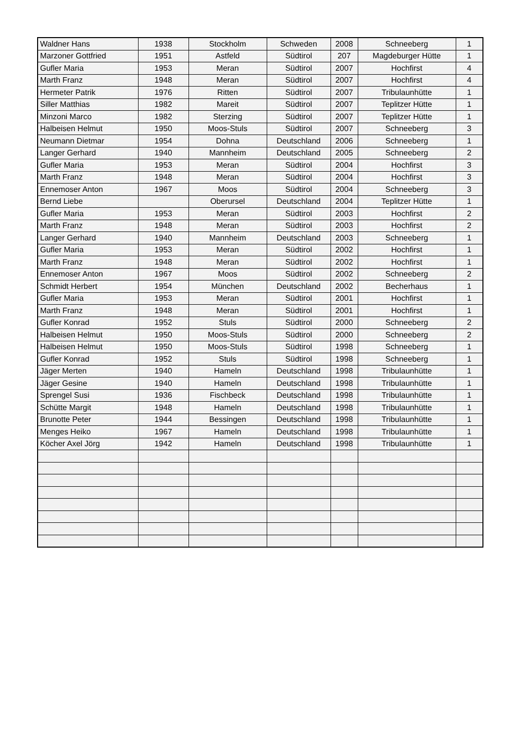| Waldner Hans | 1938 | Stockholm | Schweden | 2008 | Schneeberg | 1 |
| Marzoner Gottfried | 1951 | Astfeld | Südtirol | 207 | Magdeburger Hütte | 1 |
| Gufler Maria | 1953 | Meran | Südtirol | 2007 | Hochfirst | 4 |
| Marth Franz | 1948 | Meran | Südtirol | 2007 | Hochfirst | 4 |
| Hermeter Patrik | 1976 | Ritten | Südtirol | 2007 | Tribulaunhütte | 1 |
| Siller Matthias | 1982 | Mareit | Südtirol | 2007 | Teplitzer Hütte | 1 |
| Minzoni Marco | 1982 | Sterzing | Südtirol | 2007 | Teplitzer Hütte | 1 |
| Halbeisen Helmut | 1950 | Moos-Stuls | Südtirol | 2007 | Schneeberg | 3 |
| Neumann Dietmar | 1954 | Dohna | Deutschland | 2006 | Schneeberg | 1 |
| Langer Gerhard | 1940 | Mannheim | Deutschland | 2005 | Schneeberg | 2 |
| Gufler Maria | 1953 | Meran | Südtirol | 2004 | Hochfirst | 3 |
| Marth Franz | 1948 | Meran | Südtirol | 2004 | Hochfirst | 3 |
| Ennemoser Anton | 1967 | Moos | Südtirol | 2004 | Schneeberg | 3 |
| Bernd Liebe | | Oberursel | Deutschland | 2004 | Teplitzer Hütte | 1 |
| Gufler Maria | 1953 | Meran | Südtirol | 2003 | Hochfirst | 2 |
| Marth Franz | 1948 | Meran | Südtirol | 2003 | Hochfirst | 2 |
| Langer Gerhard | 1940 | Mannheim | Deutschland | 2003 | Schneeberg | 1 |
| Gufler Maria | 1953 | Meran | Südtirol | 2002 | Hochfirst | 1 |
| Marth Franz | 1948 | Meran | Südtirol | 2002 | Hochfirst | 1 |
| Ennemoser Anton | 1967 | Moos | Südtirol | 2002 | Schneeberg | 2 |
| Schmidt Herbert | 1954 | München | Deutschland | 2002 | Becherhaus | 1 |
| Gufler Maria | 1953 | Meran | Südtirol | 2001 | Hochfirst | 1 |
| Marth Franz | 1948 | Meran | Südtirol | 2001 | Hochfirst | 1 |
| Gufler Konrad | 1952 | Stuls | Südtirol | 2000 | Schneeberg | 2 |
| Halbeisen Helmut | 1950 | Moos-Stuls | Südtirol | 2000 | Schneeberg | 2 |
| Halbeisen Helmut | 1950 | Moos-Stuls | Südtirol | 1998 | Schneeberg | 1 |
| Gufler Konrad | 1952 | Stuls | Südtirol | 1998 | Schneeberg | 1 |
| Jäger Merten | 1940 | Hameln | Deutschland | 1998 | Tribulaunhütte | 1 |
| Jäger Gesine | 1940 | Hameln | Deutschland | 1998 | Tribulaunhütte | 1 |
| Sprengel Susi | 1936 | Fischbeck | Deutschland | 1998 | Tribulaunhütte | 1 |
| Schütte Margit | 1948 | Hameln | Deutschland | 1998 | Tribulaunhütte | 1 |
| Brunotte Peter | 1944 | Bessingen | Deutschland | 1998 | Tribulaunhütte | 1 |
| Menges Heiko | 1967 | Hameln | Deutschland | 1998 | Tribulaunhütte | 1 |
| Köcher Axel Jörg | 1942 | Hameln | Deutschland | 1998 | Tribulaunhütte | 1 |